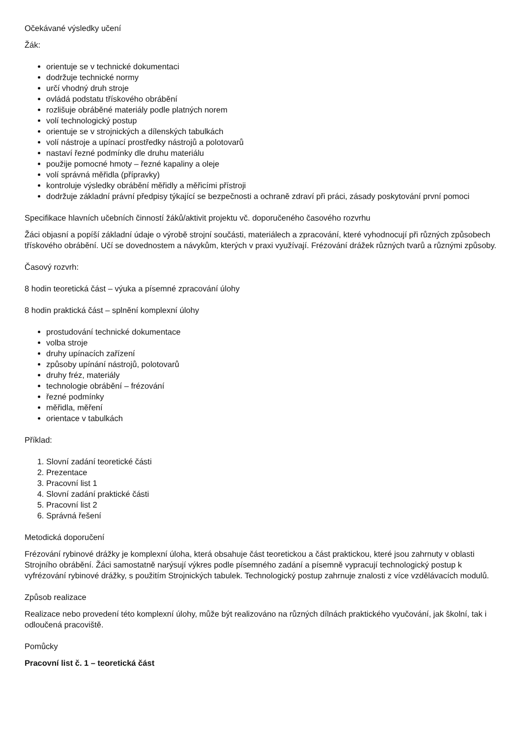Očekávané výsledky učení
Žák:
orientuje se v technické dokumentaci
dodržuje technické normy
určí vhodný druh stroje
ovládá podstatu třískového obrábění
rozlišuje obráběné materiály podle platných norem
volí technologický postup
orientuje se v strojnických a dílenských tabulkách
volí nástroje a upínací prostředky nástrojů a polotovarů
nastaví řezné podmínky dle druhu materiálu
použije pomocné hmoty – řezné kapaliny a oleje
volí správná měřidla (přípravky)
kontroluje výsledky obrábění měřidly a měřicími přístroji
dodržuje základní právní předpisy týkající se bezpečnosti a ochraně zdraví při práci, zásady poskytování první pomoci
Specifikace hlavních učebních činností žáků/aktivit projektu vč. doporučeného časového rozvrhu
Žáci objasní a popíší základní údaje o výrobě strojní součásti, materiálech a zpracování, které vyhodnocují při různých způsobech třískového obrábění. Učí se dovednostem a návykům, kterých v praxi využívají. Frézování drážek různých tvarů a různými způsoby.
Časový rozvrh:
8 hodin teoretická část – výuka a písemné zpracování úlohy
8 hodin praktická část – splnění komplexní úlohy
prostudování technické dokumentace
volba stroje
druhy upínacích zařízení
způsoby upínání nástrojů, polotovarů
druhy fréz, materiály
technologie obrábění – frézování
řezné podmínky
měřidla, měření
orientace v tabulkách
Příklad:
1. Slovní zadání teoretické části
2. Prezentace
3. Pracovní list 1
4. Slovní zadání praktické části
5. Pracovní list 2
6. Správná řešení
Metodická doporučení
Frézování rybinové drážky je komplexní úloha, která obsahuje část teoretickou a část praktickou, které jsou zahrnuty v oblasti Strojního obrábění. Žáci samostatně narýsují výkres podle písemného zadání a písemně vypracují technologický postup k vyfrézování rybinové drážky, s použitím Strojnických tabulek. Technologický postup zahrnuje znalosti z více vzdělávacích modulů.
Způsob realizace
Realizace nebo provedení této komplexní úlohy, může být realizováno na různých dílnách praktického vyučování, jak školní, tak i odloučená pracoviště.
Pomůcky
Pracovní list č. 1 – teoretická část